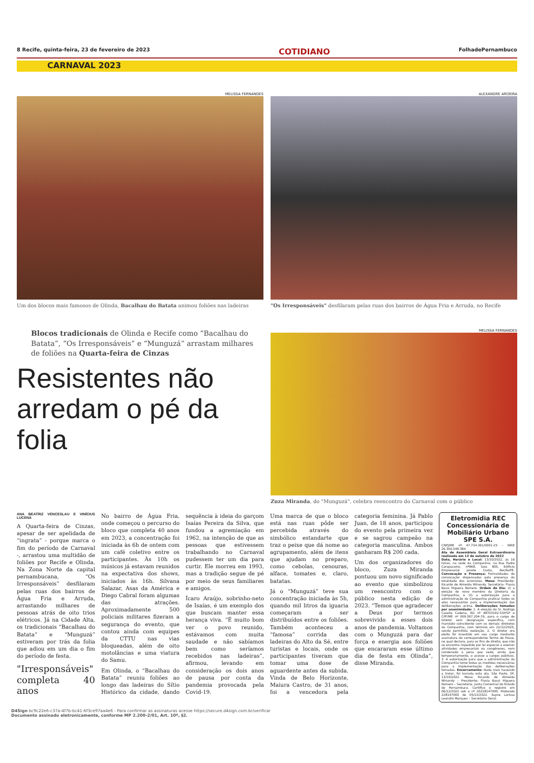8 Recife, quinta-feira, 23 de fevereiro de 2023 COTIDIANO FolhadePernambuco
CARNAVAL 2023
MELISSA FERNANDES
Um dos blocos mais famosos de Olinda, Bacalhau do Batata animou foliões nas ladeiras
ALEXANDRE AROEIRA
"Os Irresponsáveis" desfilaram pelas ruas dos bairros de Água Fria e Arruda, no Recife
Blocos tradicionais de Olinda e Recife como “Bacalhau do Batata”, “Os Irresponsáveis” e “Munguzá” arrastam milhares de foliões na Quarta-feira de Cinzas
Resistentes não arredam o pé da folia
MELISSA FERNANDES
Zuza Miranda, do "Munguzá", celebra reencontro do Carnaval com o público
ANA BEATRIZ VENCESLAU E VINÍCIUS LUCENA
A Quarta-feira de Cinzas, apesar de ser apelidada de “ingrata” - porque marca o fim do período de Carnaval -, arrastou uma multidão de foliões por Recife e Olinda. Na Zona Norte da capital pernambucana, “Os Irresponsáveis” desfilaram pelas ruas dos bairros de Água Fria e Arruda, arrastando milhares de pessoas atrás de oito trios elétricos. Já na Cidade Alta, os tradicionais “Bacalhau do Batata” e “Munguzá” estiveram por trás da folia que adiou em um dia o fim do período de festa.
"Irresponsáveis" completa 40 anos
No bairro de Água Fria, onde começou o percurso do bloco que completa 40 anos em 2023, a concentração foi iniciada às 6h de ontem com um café coletivo entre os participantes. Às 10h os músicos já estavam reunidos na expectativa dos shows, iniciados às 16h. Silvana Salazar, Asas da América e Diego Cabral foram algumas das atrações. Aproximadamente 500 policiais militares fizeram a segurança do evento, que contou ainda com equipes da CTTU nas vias bloqueadas, além de oito motolâncias e uma viatura do Samu.
Em Olinda, o “Bacalhau do Batata” reuniu foliões ao longo das ladeiras do Sítio Histórico da cidade, dando sequência à ideia do garçom Isaías Pereira da Silva, que fundou a agremiação em 1962, na intenção de que as pessoas que estivessem trabalhando no Carnaval pudessem ter um dia para curtir. Ele morreu em 1993, mas a tradição segue de pé por meio de seus familiares e amigos.
Ícaro Araújo, sobrinho-neto de Isaías, é um exemplo dos que buscam manter essa herança viva. “É muito bom ver o povo reunido, estávamos com muita saudade e não sabíamos bem como seríamos recebidos nas ladeiras”, afirmou, levando em consideração os dois anos de pausa por conta da pandemia provocada pela Covid-19.
Uma marca de que o bloco está nas ruas pôde ser percebida através do simbólico estandarte que traz o peixe que dá nome ao agrupamento, além de itens que ajudam no preparo, como cebolas, cenouras, alface, tomates e, claro, batatas.
Já o “Munguzá” teve sua concentração iniciada às 5h, quando mil litros da iguaria começaram a ser distribuídos entre os foliões. Também aconteceu a “famosa” corrida das ladeiras do Alto da Sé, entre turistas e locais, onde os participantes tiveram que tomar uma dose de aguardente antes da subida. Vinda de Belo Horizonte, Maiura Castro, de 31 anos, foi a vencedora pela categoria feminina. Já Pablo Juan, de 18 anos, participou do evento pela primeira vez e se sagrou campeão na categoria masculina. Ambos ganharam R$ 200 cada.
Um dos organizadores do bloco, Zuza Miranda pontuou um novo significado ao evento que simbolizou um reencontro com o público nesta edição de 2023. “Temos que agradecer a Deus por termos sobrevivido a esses dois anos de pandemia. Voltamos com o Munguzá para dar força e energia aos foliões que encararam esse último dia de festa em Olinda”, disse Miranda.
Eletromidia REC Concessionária de Mobiliário Urbano SPE S.A.
CNPJ/ME nº 47.734.361/0001-25 – NIRE 26.300.049.384
Ata de Assembleia Geral Extraordinária realizada em 13 de outubro de 2022
Data, Horário e Local: 13/10/2022, às 16 horas, na sede da Companhia, na Rua Padre Carapuceiro, nº968, Sala 805, Edifício Empresarial Janete Costa, Recife/PE. Convocação e Presença: Formalidades de convocação dispensadas pela presença da totalidade dos acionistas. Mesa: Presidente: Ricardo de Almeida Winandy. Secretária: Flavia Bassi Higuera Romero. Ordem do Dia: (i) a eleição de novo membro da Diretoria da Companhia; e (ii) a autorização para a administração da Companhia praticar todos os atos necessários para a implementação das deliberações acima. Deliberações tomadas por unanimidade: 1. A eleição do Sr. Rodrigo Casella Cadena, RG nº 48703192-SSP/SP e CPF/ME nº 009.367.204-76, para o cargo de Diretor sem designação específica, com mandato coincidente com os demais diretores da Companhia, com término em 22/12/2025, sendo permitida reeleição. 2. O diretor ora eleito foi investido em seu cargo mediante assinatura do correspondente Termo de Posse, no qual declara, para os fins de direito, que não se encontra impedido por lei especial a exercer atividades empresariais ou congêneres, nem condenado à pena que vede, ainda que temporariamente, o acesso a cargos públicos. 3. A autorização para que a administração da Companhia tome todas as medidas necessárias para a implementação das deliberações tomadas. Encerramento: Nada mais havendo a tratar, foi lavrada esta ata. São Paulo, SP, 13/10/2022. Mesa: Ricardo de Almeida Winandy – Presidente; Flavia Bassi Higuera Romero – Secretária. Junta Comercial do Estado de Pernambuco. Certifico o registro em 06/12/2022 sob o nº 20228147000. Protocolo 228147000 de 05/12/2022. Ilayne Larissa Leandro Marques – Secretária Geral.
D4Sign bc9c22e6-c37a-4f7b-bc41-6f3ce97aa4e6 - Para confirmar as assinaturas acesse https://secure.d4sign.com.br/verificar
Documento assinado eletronicamente, conforme MP 2.200-2/01, Art. 10º, §2.